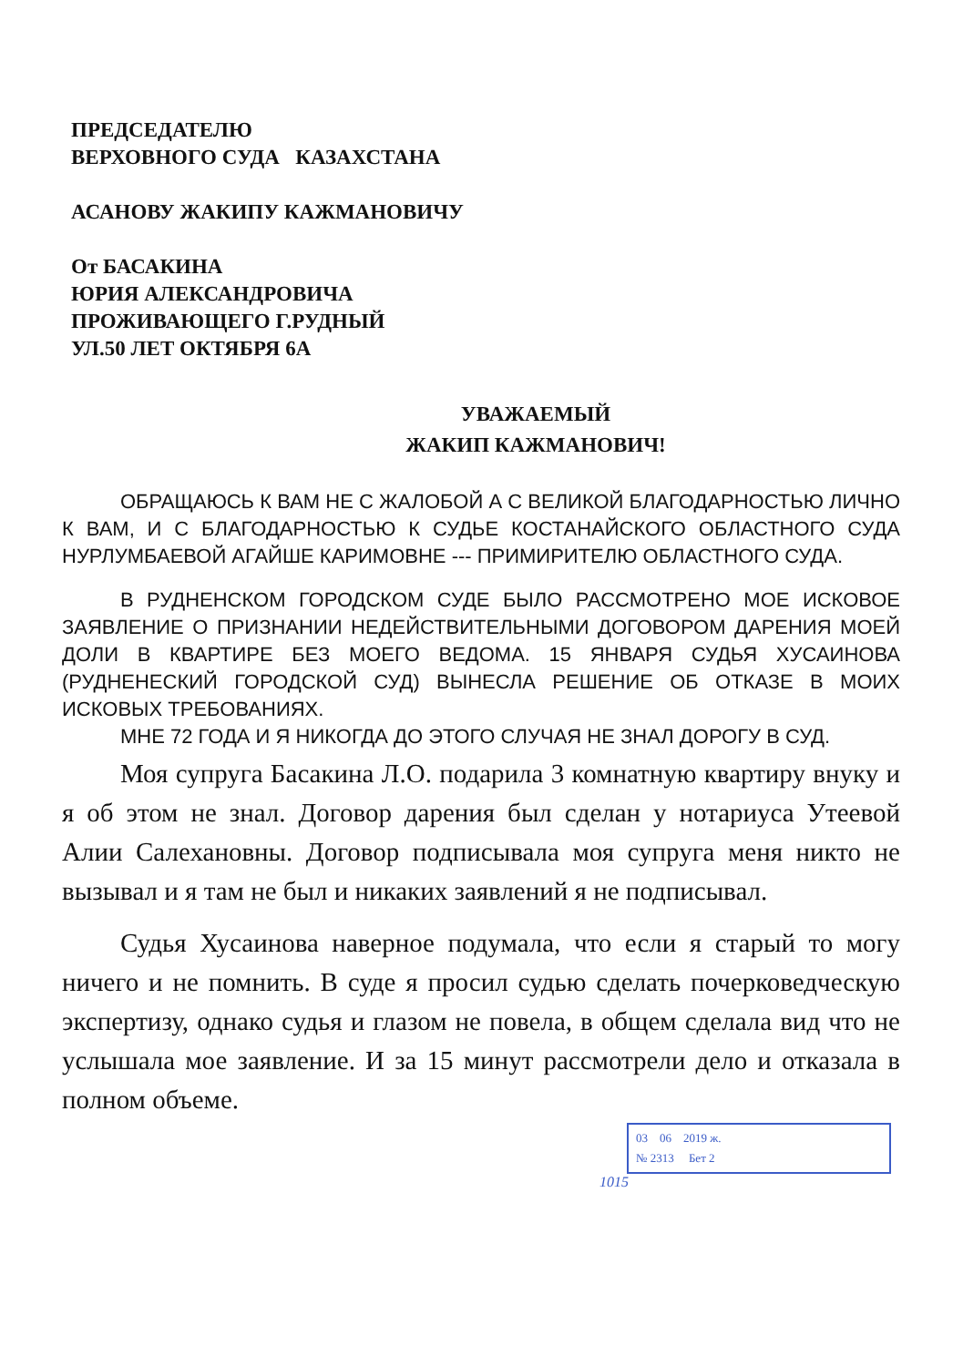ПРЕДСЕДАТЕЛЮ
ВЕРХОВНОГО СУДА КАЗАХСТАНА
АСАНОВУ ЖАКИПУ КАЖМАНОВИЧУ
От БАСАКИНА
ЮРИЯ АЛЕКСАНДРОВИЧА
ПРОЖИВАЮЩЕГО Г.РУДНЫЙ
УЛ.50 ЛЕТ ОКТЯБРЯ 6А
УВАЖАЕМЫЙ
ЖАКИП КАЖМАНОВИЧ!
ОБРАЩАЮСЬ К ВАМ НЕ С ЖАЛОБОЙ А С ВЕЛИКОЙ БЛАГОДАРНОСТЬЮ ЛИЧНО К ВАМ, И С БЛАГОДАРНОСТЬЮ К СУДЬЕ КОСТАНАЙСКОГО ОБЛАСТНОГО СУДА НУРЛУМБАЕВОЙ АГАЙШЕ КАРИМОВНЕ --- ПРИМИРИТЕЛЮ ОБЛАСТНОГО СУДА.
В РУДНЕНСКОМ ГОРОДСКОМ СУДЕ БЫЛО РАССМОТРЕНО МОЕ ИСКОВОЕ ЗАЯВЛЕНИЕ О ПРИЗНАНИИ НЕДЕЙСТВИТЕЛЬНЫМИ ДОГОВОРОМ ДАРЕНИЯ МОЕЙ ДОЛИ В КВАРТИРЕ БЕЗ МОЕГО ВЕДОМА. 15 ЯНВАРЯ СУДЬЯ ХУСАИНОВА (РУДНЕНЕСКИЙ ГОРОДСКОЙ СУД) ВЫНЕСЛА РЕШЕНИЕ ОБ ОТКАЗЕ В МОИХ ИСКОВЫХ ТРЕБОВАНИЯХ.
МНЕ 72 ГОДА И Я НИКОГДА ДО ЭТОГО СЛУЧАЯ НЕ ЗНАЛ ДОРОГУ В СУД.
Моя супруга Басакина Л.О. подарила 3 комнатную квартиру внуку и я об этом не знал. Договор дарения был сделан у нотариуса Утеевой Алии Салехановны. Договор подписывала моя супруга меня никто не вызывал и я там не был и никаких заявлений я не подписывал.
Судья Хусаинова наверное подумала, что если я старый то могу ничего и не помнить. В суде я просил судью сделать почерковедческую экспертизу, однако судья и глазом не повела, в общем сделала вид что не услышала мое заявление. И за 15 минут рассмотрели дело и отказала в полном объеме.
03 06 2019 ж.
№ 2313 Бет 2
1015